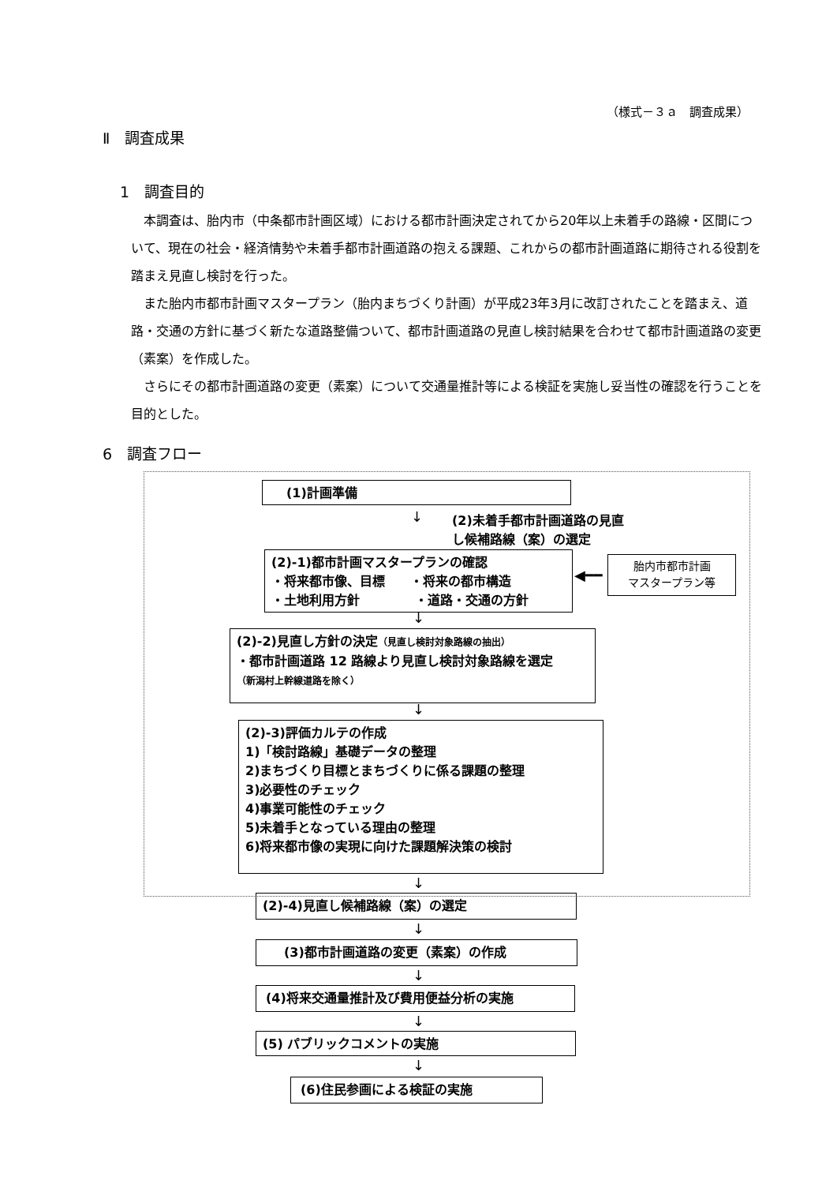（様式－３ａ　調査成果）
Ⅱ　調査成果
1　調査目的
本調査は、胎内市（中条都市計画区域）における都市計画決定されてから20年以上未着手の路線・区間について、現在の社会・経済情勢や未着手都市計画道路の抱える課題、これからの都市計画道路に期待される役割を踏まえ見直し検討を行った。
また胎内市都市計画マスタープラン（胎内まちづくり計画）が平成23年3月に改訂されたことを踏まえ、道路・交通の方針に基づく新たな道路整備ついて、都市計画道路の見直し検討結果を合わせて都市計画道路の変更（素案）を作成した。
さらにその都市計画道路の変更（素案）について交通量推計等による検証を実施し妥当性の確認を行うことを目的とした。
6　調査フロー
(1)計画準備
↓
(2)未着手都市計画道路の見直
し候補路線（案）の選定
(2)-1)都市計画マスタープランの確認
・将来都市像、目標　　・将来の都市構造
・土地利用方針　　　　 ・道路・交通の方針
◀━━
胎内市都市計画
マスタープラン等
↓
(2)-2)見直し方針の決定（見直し検討対象路線の抽出）
・都市計画道路 12 路線より見直し検討対象路線を選定
（新潟村上幹線道路を除く）
↓
(2)-3)評価カルテの作成
1)「検討路線」基礎データの整理
2)まちづくり目標とまちづくりに係る課題の整理
3)必要性のチェック
4)事業可能性のチェック
5)未着手となっている理由の整理
6)将来都市像の実現に向けた課題解決策の検討
↓
(2)-4)見直し候補路線（案）の選定
↓
(3)都市計画道路の変更（素案）の作成
↓
(4)将来交通量推計及び費用便益分析の実施
↓
(5) パブリックコメントの実施
↓
(6)住民参画による検証の実施